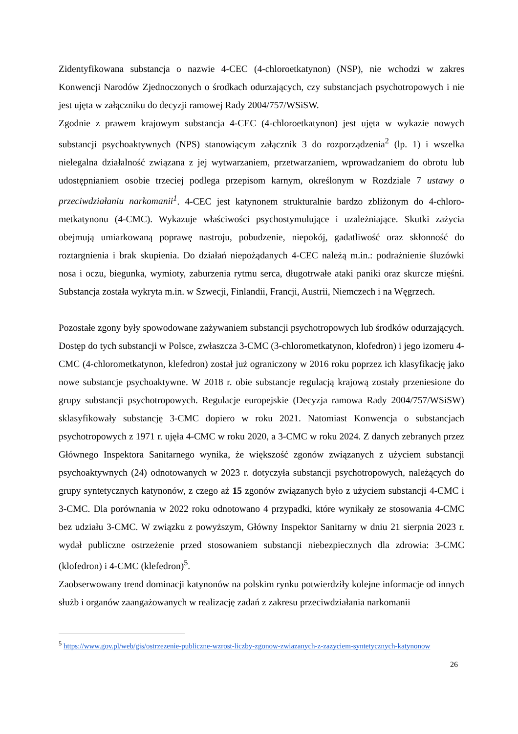Zidentyfikowana substancja o nazwie 4-CEC (4-chloroetkatynon) (NSP), nie wchodzi w zakres Konwencji Narodów Zjednoczonych o środkach odurzających, czy substancjach psychotropowych i nie jest ujęta w załączniku do decyzji ramowej Rady 2004/757/WSiSW.
Zgodnie z prawem krajowym substancja 4-CEC (4-chloroetkatynon) jest ujęta w wykazie nowych substancji psychoaktywnych (NPS) stanowiącym załącznik 3 do rozporządzenia<sup>2</sup> (lp. 1) i wszelka nielegalna działalność związana z jej wytwarzaniem, przetwarzaniem, wprowadzaniem do obrotu lub udostępnianiem osobie trzeciej podlega przepisom karnym, określonym w Rozdziale 7 ustawy o przeciwdziałaniu narkomanii<sup>1</sup>. 4-CEC jest katynonem strukturalnie bardzo zbliżonym do 4-chloro-metkatynonu (4-CMC). Wykazuje właściwości psychostymulujące i uzależniające. Skutki zażycia obejmują umiarkowaną poprawę nastroju, pobudzenie, niepokój, gadatliwość oraz skłonność do roztargnienia i brak skupienia. Do działań niepożądanych 4-CEC należą m.in.: podrażnienie śluzówki nosa i oczu, biegunka, wymioty, zaburzenia rytmu serca, długotrwałe ataki paniki oraz skurcze mięśni. Substancja została wykryta m.in. w Szwecji, Finlandii, Francji, Austrii, Niemczech i na Węgrzech.
Pozostałe zgony były spowodowane zażywaniem substancji psychotropowych lub środków odurzających. Dostęp do tych substancji w Polsce, zwłaszcza 3-CMC (3-chlorometkatynon, klofedron) i jego izomeru 4-CMC (4-chlorometkatynon, klefedron) został już ograniczony w 2016 roku poprzez ich klasyfikację jako nowe substancje psychoaktywne. W 2018 r. obie substancje regulacją krajową zostały przeniesione do grupy substancji psychotropowych. Regulacje europejskie (Decyzja ramowa Rady 2004/757/WSiSW) sklasyfikowały substancję 3-CMC dopiero w roku 2021. Natomiast Konwencja o substancjach psychotropowych z 1971 r. ujęła 4-CMC w roku 2020, a 3-CMC w roku 2024. Z danych zebranych przez Głównego Inspektora Sanitarnego wynika, że większość zgonów związanych z użyciem substancji psychoaktywnych (24) odnotowanych w 2023 r. dotyczyła substancji psychotropowych, należących do grupy syntetycznych katynonów, z czego aż 15 zgonów związanych było z użyciem substancji 4-CMC i 3-CMC. Dla porównania w 2022 roku odnotowano 4 przypadki, które wynikały ze stosowania 4-CMC bez udziału 3-CMC. W związku z powyższym, Główny Inspektor Sanitarny w dniu 21 sierpnia 2023 r. wydał publiczne ostrzeżenie przed stosowaniem substancji niebezpiecznych dla zdrowia: 3-CMC (klofedron) i 4-CMC (klefedron)<sup>5</sup>.
Zaobserwowany trend dominacji katynonów na polskim rynku potwierdziły kolejne informacje od innych służb i organów zaangażowanych w realizację zadań z zakresu przeciwdziałania narkomanii
<sup>5</sup> https://www.gov.pl/web/gis/ostrzezenie-publiczne-wzrost-liczby-zgonow-zwiazanych-z-zazyciem-syntetycznych-katynonow
26